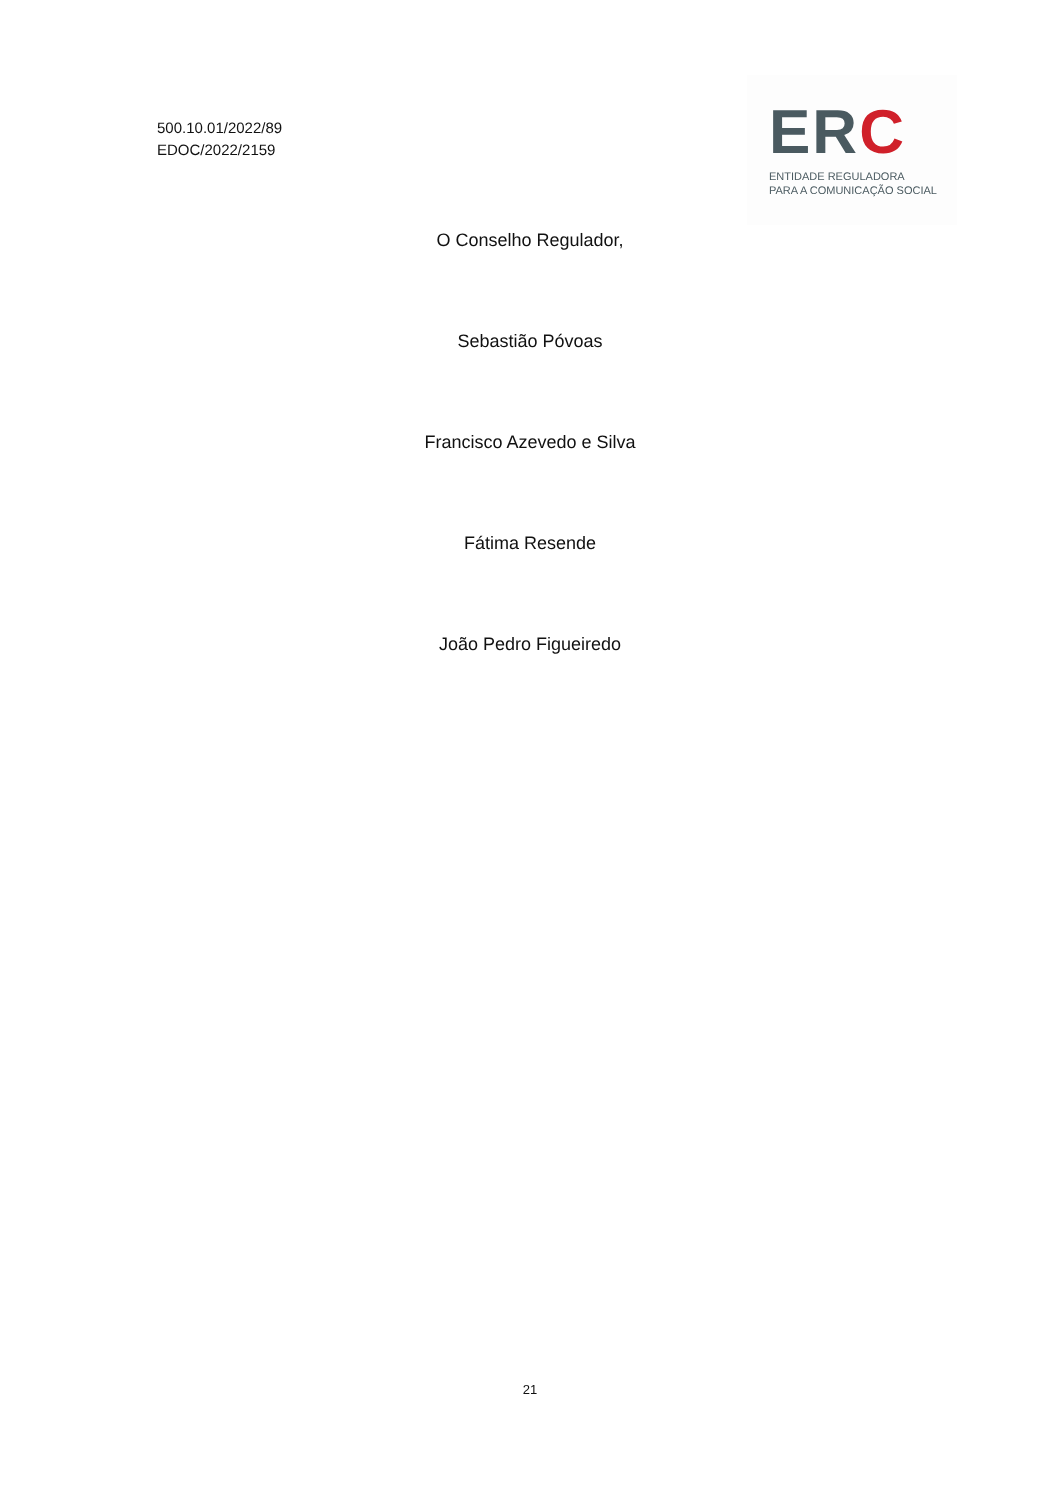500.10.01/2022/89
EDOC/2022/2159
ERC
ENTIDADE REGULADORA
PARA A COMUNICAÇÃO SOCIAL
O Conselho Regulador,
Sebastião Póvoas
Francisco Azevedo e Silva
Fátima Resende
João Pedro Figueiredo
21